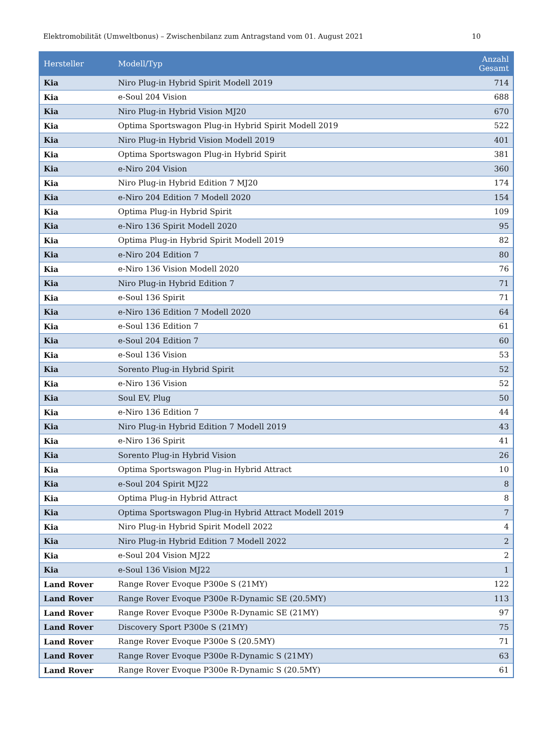Elektromobilität (Umweltbonus) – Zwischenbilanz zum Antragstand vom 01. August 2021 10
| Hersteller | Modell/Typ | Anzahl Gesamt |
| --- | --- | --- |
| Kia | Niro Plug-in Hybrid Spirit Modell 2019 | 714 |
| Kia | e-Soul 204 Vision | 688 |
| Kia | Niro Plug-in Hybrid Vision MJ20 | 670 |
| Kia | Optima Sportswagon Plug-in Hybrid Spirit Modell 2019 | 522 |
| Kia | Niro Plug-in Hybrid Vision Modell 2019 | 401 |
| Kia | Optima Sportswagon Plug-in Hybrid Spirit | 381 |
| Kia | e-Niro 204 Vision | 360 |
| Kia | Niro Plug-in Hybrid Edition 7 MJ20 | 174 |
| Kia | e-Niro 204 Edition 7 Modell 2020 | 154 |
| Kia | Optima Plug-in Hybrid Spirit | 109 |
| Kia | e-Niro 136 Spirit Modell 2020 | 95 |
| Kia | Optima Plug-in Hybrid Spirit Modell 2019 | 82 |
| Kia | e-Niro 204 Edition 7 | 80 |
| Kia | e-Niro 136 Vision Modell 2020 | 76 |
| Kia | Niro Plug-in Hybrid Edition 7 | 71 |
| Kia | e-Soul 136 Spirit | 71 |
| Kia | e-Niro 136 Edition 7 Modell 2020 | 64 |
| Kia | e-Soul 136 Edition 7 | 61 |
| Kia | e-Soul 204 Edition 7 | 60 |
| Kia | e-Soul 136 Vision | 53 |
| Kia | Sorento Plug-in Hybrid Spirit | 52 |
| Kia | e-Niro 136 Vision | 52 |
| Kia | Soul EV, Plug | 50 |
| Kia | e-Niro 136 Edition 7 | 44 |
| Kia | Niro Plug-in Hybrid Edition 7 Modell 2019 | 43 |
| Kia | e-Niro 136 Spirit | 41 |
| Kia | Sorento Plug-in Hybrid Vision | 26 |
| Kia | Optima Sportswagon Plug-in Hybrid Attract | 10 |
| Kia | e-Soul 204 Spirit MJ22 | 8 |
| Kia | Optima Plug-in Hybrid Attract | 8 |
| Kia | Optima Sportswagon Plug-in Hybrid Attract Modell 2019 | 7 |
| Kia | Niro Plug-in Hybrid Spirit Modell 2022 | 4 |
| Kia | Niro Plug-in Hybrid Edition 7 Modell 2022 | 2 |
| Kia | e-Soul 204 Vision MJ22 | 2 |
| Kia | e-Soul 136 Vision MJ22 | 1 |
| Land Rover | Range Rover Evoque P300e S (21MY) | 122 |
| Land Rover | Range Rover Evoque P300e R-Dynamic SE (20.5MY) | 113 |
| Land Rover | Range Rover Evoque P300e R-Dynamic SE (21MY) | 97 |
| Land Rover | Discovery Sport P300e S (21MY) | 75 |
| Land Rover | Range Rover Evoque P300e S (20.5MY) | 71 |
| Land Rover | Range Rover Evoque P300e R-Dynamic S (21MY) | 63 |
| Land Rover | Range Rover Evoque P300e R-Dynamic S (20.5MY) | 61 |